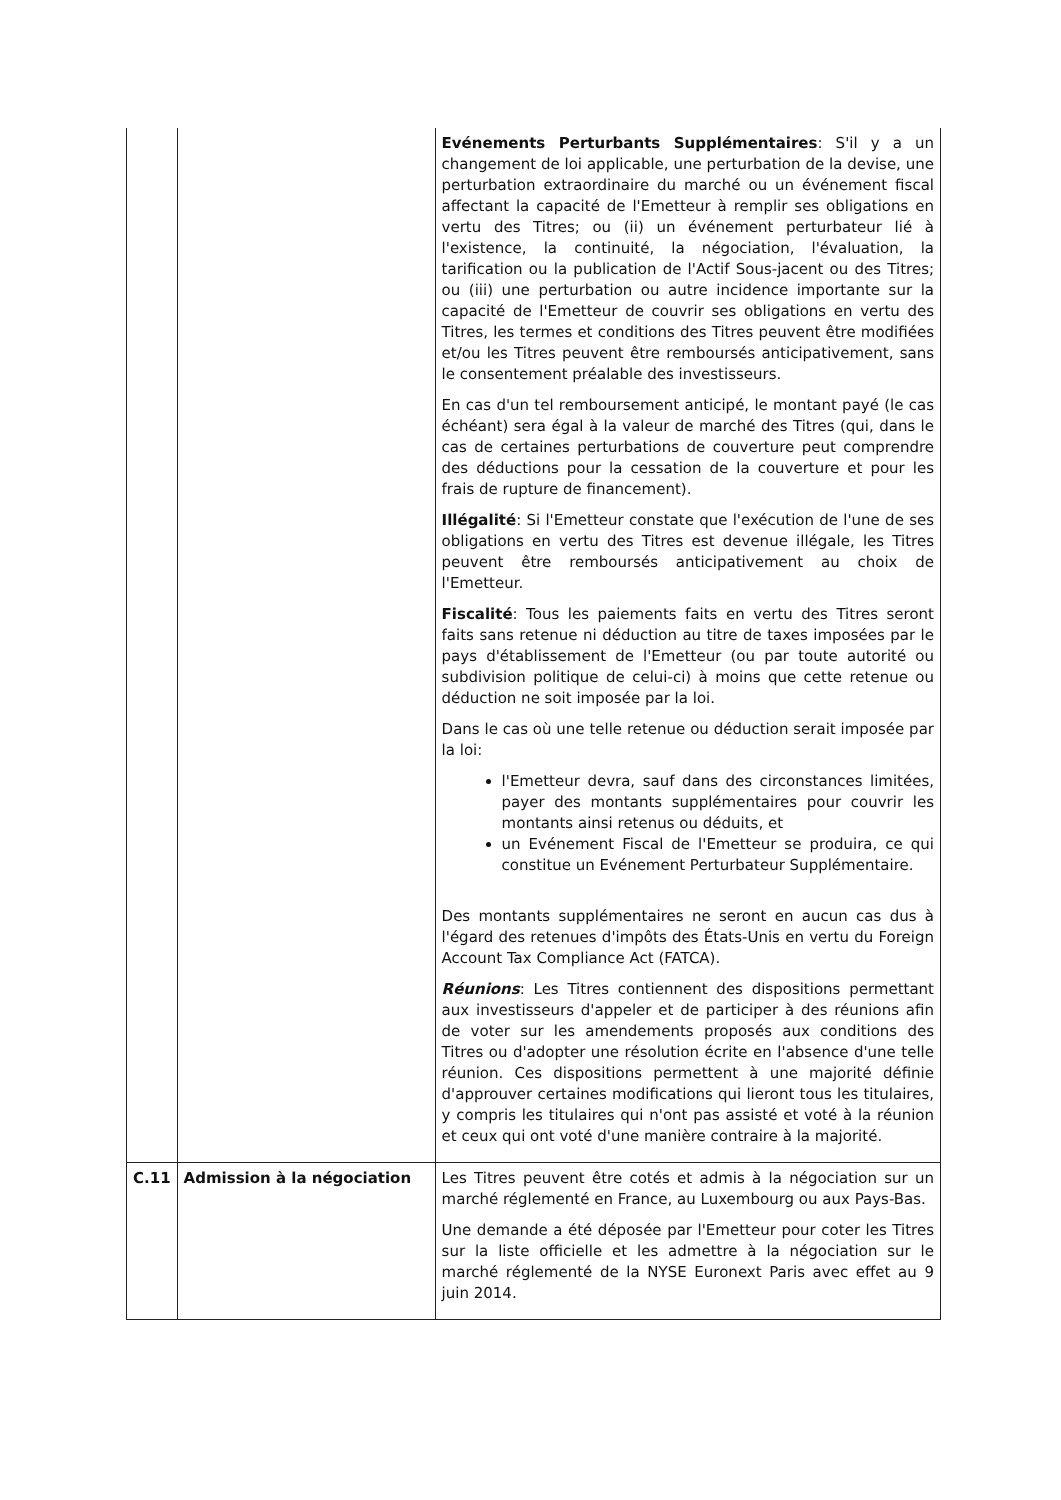| | | Evénements Perturbants Supplémentaires : S'il y a un changement de loi applicable, une perturbation de la devise, une perturbation extraordinaire du marché ou un événement fiscal affectant la capacité de l'Emetteur à remplir ses obligations en vertu des Titres; ou (ii) un événement perturbateur lié à l'existence, la continuité, la négociation, l'évaluation, la tarification ou la publication de l'Actif Sous-jacent ou des Titres; ou (iii) une perturbation ou autre incidence importante sur la capacité de l'Emetteur de couvrir ses obligations en vertu des Titres, les termes et conditions des Titres peuvent être modifiées et/ou les Titres peuvent être remboursés anticipativement, sans le consentement préalable des investisseurs. En cas d'un tel remboursement anticipé, le montant payé (le cas échéant) sera égal à la valeur de marché des Titres (qui, dans le cas de certaines perturbations de couverture peut comprendre des déductions pour la cessation de la couverture et pour les frais de rupture de financement). Illégalité : Si l'Emetteur constate que l'exécution de l'une de ses obligations en vertu des Titres est devenue illégale, les Titres peuvent être remboursés anticipativement au choix de l'Emetteur. Fiscalité : Tous les paiements faits en vertu des Titres seront faits sans retenue ni déduction au titre de taxes imposées par le pays d'établissement de l'Emetteur (ou par toute autorité ou subdivision politique de celui-ci) à moins que cette retenue ou déduction ne soit imposée par la loi. Dans le cas où une telle retenue ou déduction serait imposée par la loi: l'Emetteur devra, sauf dans des circonstances limitées, payer des montants supplémentaires pour couvrir les montants ainsi retenus ou déduits, et un Evénement Fiscal de l'Emetteur se produira, ce qui constitue un Evénement Perturbateur Supplémentaire. Des montants supplémentaires ne seront en aucun cas dus à l'égard des retenues d'impôts des États-Unis en vertu du Foreign Account Tax Compliance Act (FATCA). Réunions : Les Titres contiennent des dispositions permettant aux investisseurs d'appeler et de participer à des réunions afin de voter sur les amendements proposés aux conditions des Titres ou d'adopter une résolution écrite en l'absence d'une telle réunion. Ces dispositions permettent à une majorité définie d'approuver certaines modifications qui lieront tous les titulaires, y compris les titulaires qui n'ont pas assisté et voté à la réunion et ceux qui ont voté d'une manière contraire à la majorité. |
| C.11 | Admission à la négociation | Les Titres peuvent être cotés et admis à la négociation sur un marché réglementé en France, au Luxembourg ou aux Pays-Bas. Une demande a été déposée par l'Emetteur pour coter les Titres sur la liste officielle et les admettre à la négociation sur le marché réglementé de la NYSE Euronext Paris avec effet au 9 juin 2014. |